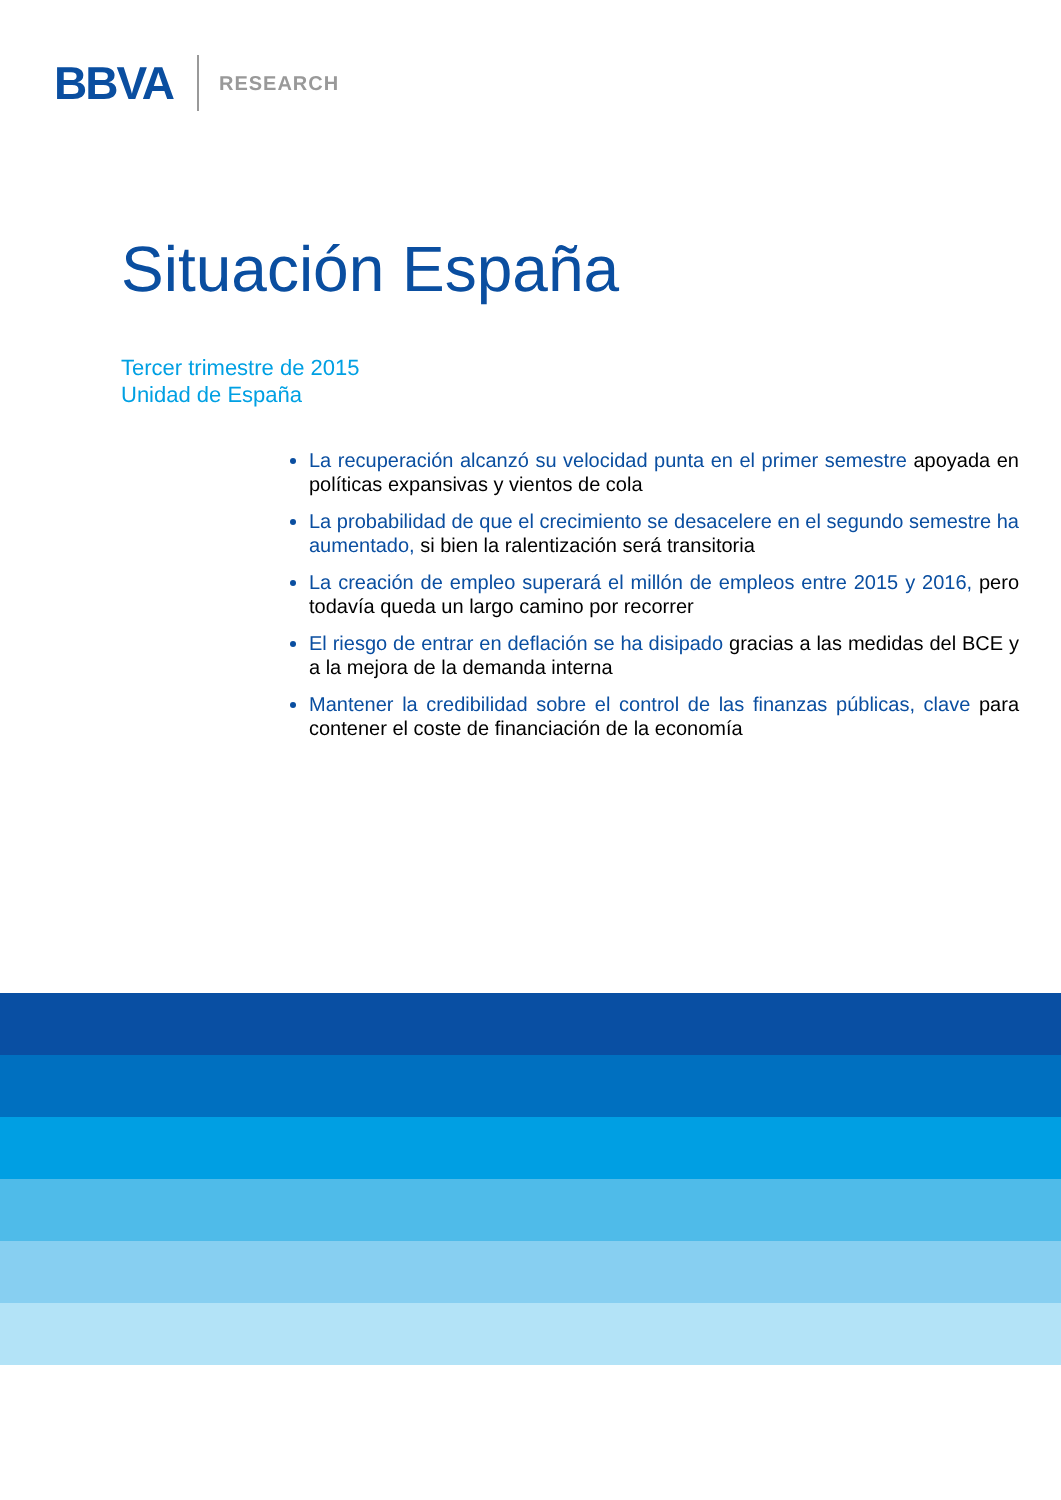BBVA RESEARCH
Situación España
Tercer trimestre de 2015
Unidad de España
La recuperación alcanzó su velocidad punta en el primer semestre apoyada en políticas expansivas y vientos de cola
La probabilidad de que el crecimiento se desacelere en el segundo semestre ha aumentado, si bien la ralentización será transitoria
La creación de empleo superará el millón de empleos entre 2015 y 2016, pero todavía queda un largo camino por recorrer
El riesgo de entrar en deflación se ha disipado gracias a las medidas del BCE y a la mejora de la demanda interna
Mantener la credibilidad sobre el control de las finanzas públicas, clave para contener el coste de financiación de la economía